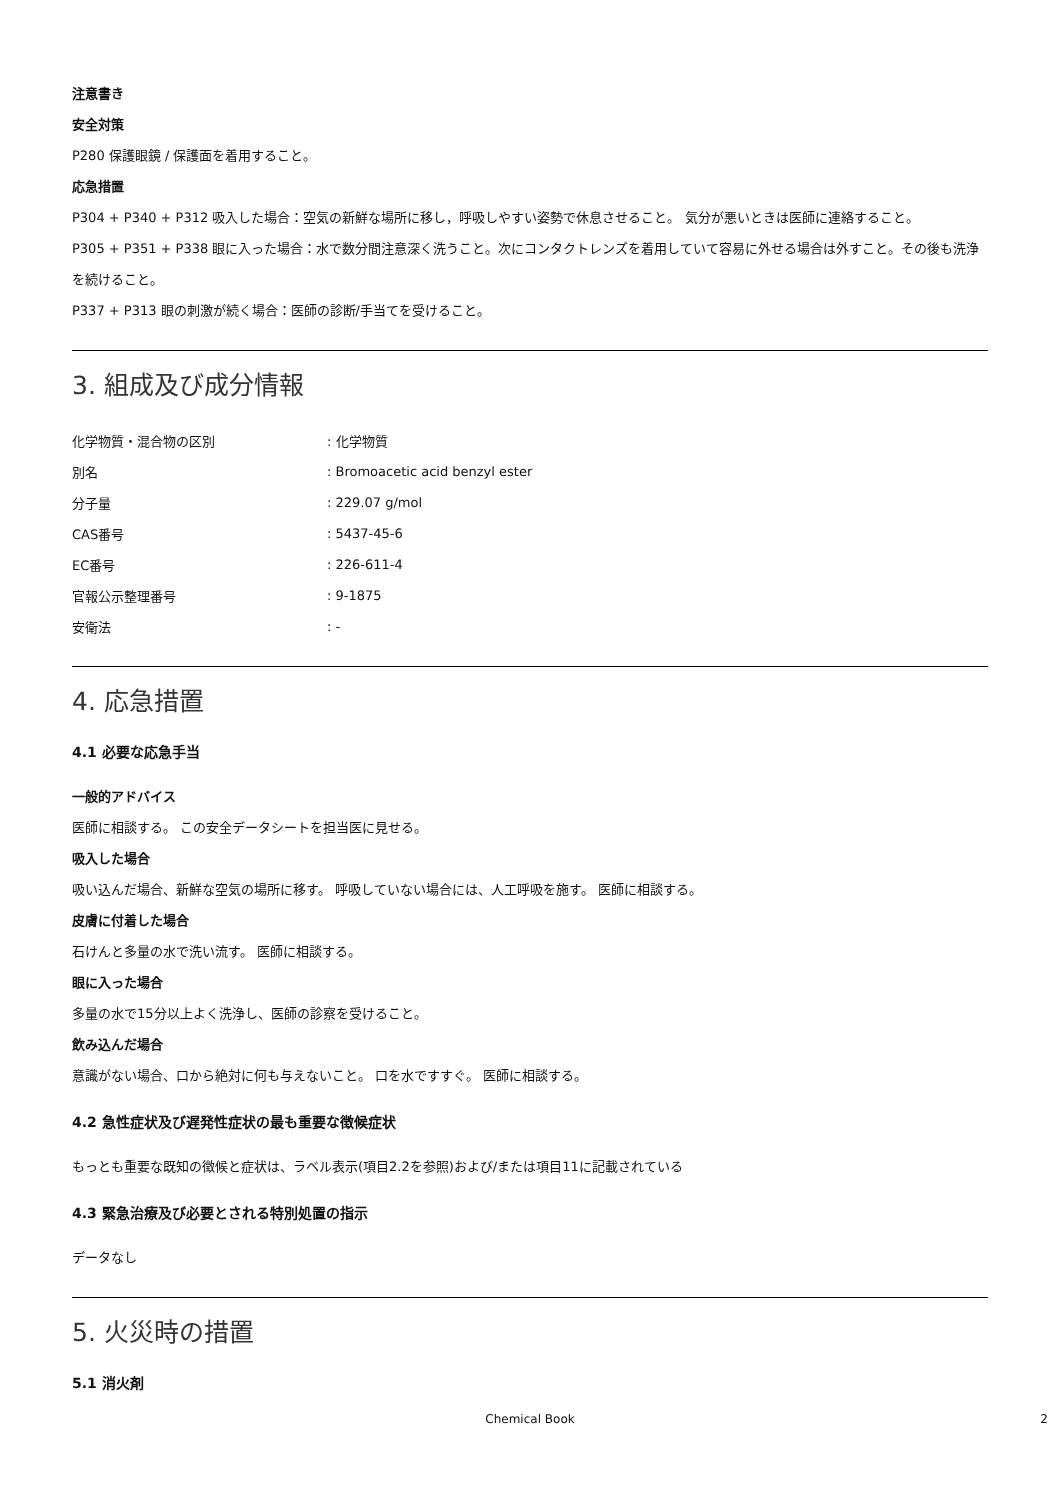注意書き
安全対策
P280 保護眼鏡 / 保護面を着用すること。
応急措置
P304 + P340 + P312 吸入した場合：空気の新鮮な場所に移し，呼吸しやすい姿勢で休息させること。 気分が悪いときは医師に連絡すること。
P305 + P351 + P338 眼に入った場合：水で数分間注意深く洗うこと。次にコンタクトレンズを着用していて容易に外せる場合は外すこと。その後も洗浄を続けること。
P337 + P313 眼の刺激が続く場合：医師の診断/手当てを受けること。
3. 組成及び成分情報
| 化学物質・混合物の区別 | : 化学物質 |
| 別名 | : Bromoacetic acid benzyl ester |
| 分子量 | : 229.07 g/mol |
| CAS番号 | : 5437-45-6 |
| EC番号 | : 226-611-4 |
| 官報公示整理番号 | : 9-1875 |
| 安衛法 | : - |
4. 応急措置
4.1 必要な応急手当
一般的アドバイス
医師に相談する。 この安全データシートを担当医に見せる。
吸入した場合
吸い込んだ場合、新鮮な空気の場所に移す。 呼吸していない場合には、人工呼吸を施す。 医師に相談する。
皮膚に付着した場合
石けんと多量の水で洗い流す。 医師に相談する。
眼に入った場合
多量の水で15分以上よく洗浄し、医師の診察を受けること。
飲み込んだ場合
意識がない場合、口から絶対に何も与えないこと。 口を水ですすぐ。 医師に相談する。
4.2 急性症状及び遅発性症状の最も重要な徴候症状
もっとも重要な既知の徴候と症状は、ラベル表示(項目2.2を参照)および/または項目11に記載されている
4.3 緊急治療及び必要とされる特別処置の指示
データなし
5. 火災時の措置
5.1 消火剤
Chemical Book 2